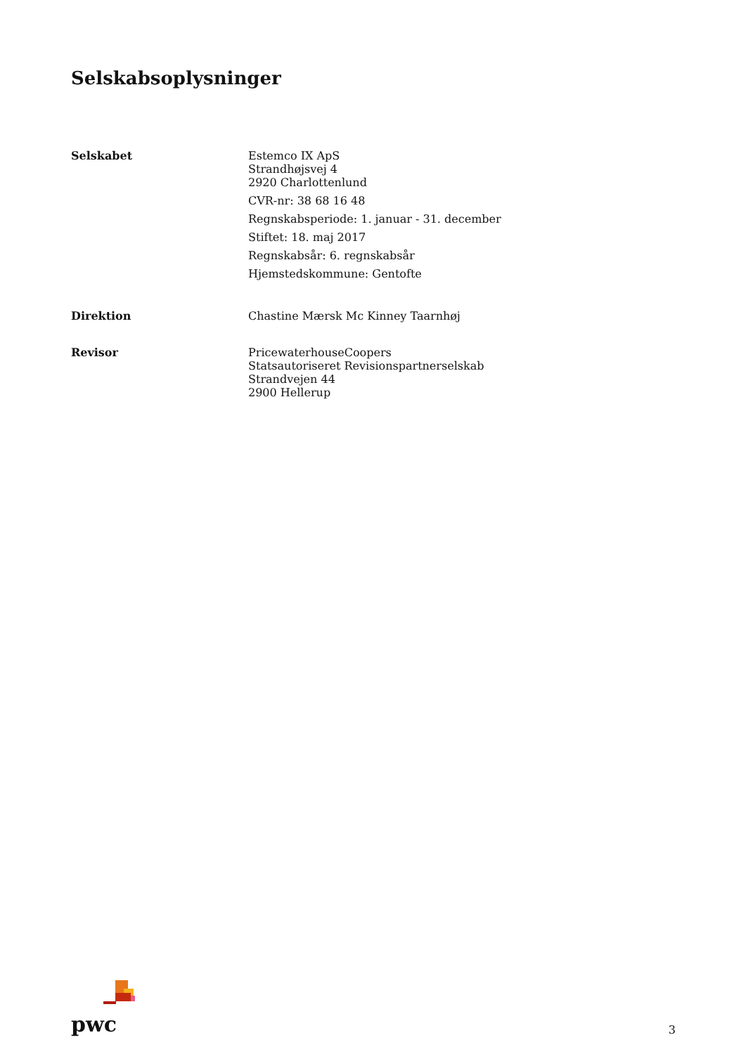Selskabsoplysninger
Selskabet
Estemco IX ApS
Strandhøjsvej 4
2920 Charlottenlund
CVR-nr: 38 68 16 48
Regnskabsperiode: 1. januar - 31. december
Stiftet: 18. maj 2017
Regnskabsår: 6. regnskabsår
Hjemstedskommune: Gentofte
Direktion
Chastine Mærsk Mc Kinney Taarnhøj
Revisor
PricewaterhouseCoopers
Statsautoriseret Revisionspartnerselskab
Strandvejen 44
2900 Hellerup
pwc
3